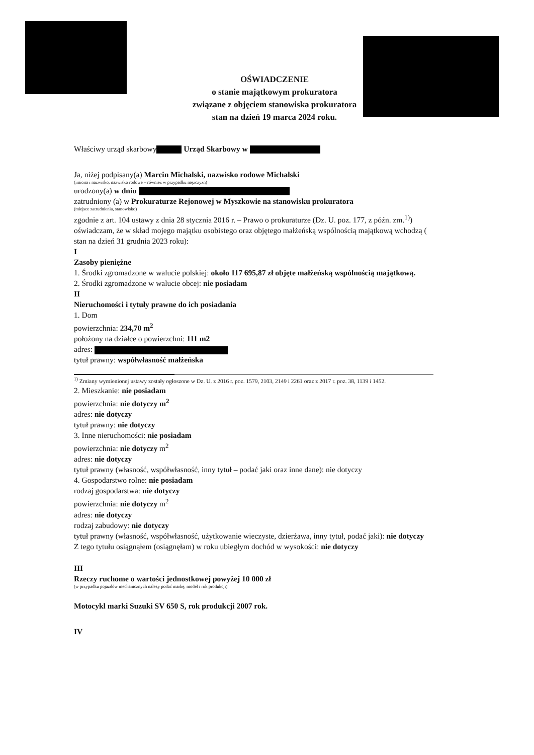OŚWIADCZENIE
o stanie majątkowym prokuratora
związane z objęciem stanowiska prokuratora
stan na dzień 19 marca 2024 roku.
Właściwy urząd skarbowy Urząd Skarbowy w
Ja, niżej podpisany(a) Marcin Michalski, nazwisko rodowe Michalski
(imiona i nazwisko, nazwisko rodowe – również w przypadku mężczyzn)
urodzony(a) w dniu
zatrudniony (a) w Prokuraturze Rejonowej w Myszkowie na stanowisku prokuratora
(miejsce zatrudnienia, stanowisko)
zgodnie z art. 104 ustawy z dnia 28 stycznia 2016 r. – Prawo o prokuraturze (Dz. U. poz. 177, z późn. zm.<sup>1)</sup>) oświadczam, że w skład mojego majątku osobistego oraz objętego małżeńską wspólnością majątkową wchodzą ( stan na dzień 31 grudnia 2023 roku):
I
Zasoby pieniężne
1. Środki zgromadzone w walucie polskiej: około 117 695,87 zł objęte małżeńską wspólnością majątkową.
2. Środki zgromadzone w walucie obcej: nie posiadam
II
Nieruchomości i tytuły prawne do ich posiadania
1. Dom
powierzchnia: 234,70 m<sup>2</sup>
położony na działce o powierzchni: 111 m2
adres:
tytuł prawny: współwłasność małżeńska
<sup>1)</sup> Zmiany wymienionej ustawy zostały ogłoszone w Dz. U. z 2016 r. poz. 1579, 2103, 2149 i 2261 oraz z 2017 r. poz. 38, 1139 i 1452.
2. Mieszkanie: nie posiadam
powierzchnia: nie dotyczy m<sup>2</sup>
adres: nie dotyczy
tytuł prawny: nie dotyczy
3. Inne nieruchomości: nie posiadam
powierzchnia: nie dotyczy m<sup>2</sup>
adres: nie dotyczy
tytuł prawny (własność, współwłasność, inny tytuł – podać jaki oraz inne dane): nie dotyczy
4. Gospodarstwo rolne: nie posiadam
rodzaj gospodarstwa: nie dotyczy
powierzchnia: nie dotyczy m<sup>2</sup>
adres: nie dotyczy
rodzaj zabudowy: nie dotyczy
tytuł prawny (własność, współwłasność, użytkowanie wieczyste, dzierżawa, inny tytuł, podać jaki): nie dotyczy
Z tego tytułu osiągnąłem (osiągnęłam) w roku ubiegłym dochód w wysokości: nie dotyczy
III
Rzeczy ruchome o wartości jednostkowej powyżej 10 000 zł
(w przypadku pojazdów mechanicznych należy podać markę, model i rok produkcji)
Motocykl marki Suzuki SV 650 S, rok produkcji 2007 rok.
IV